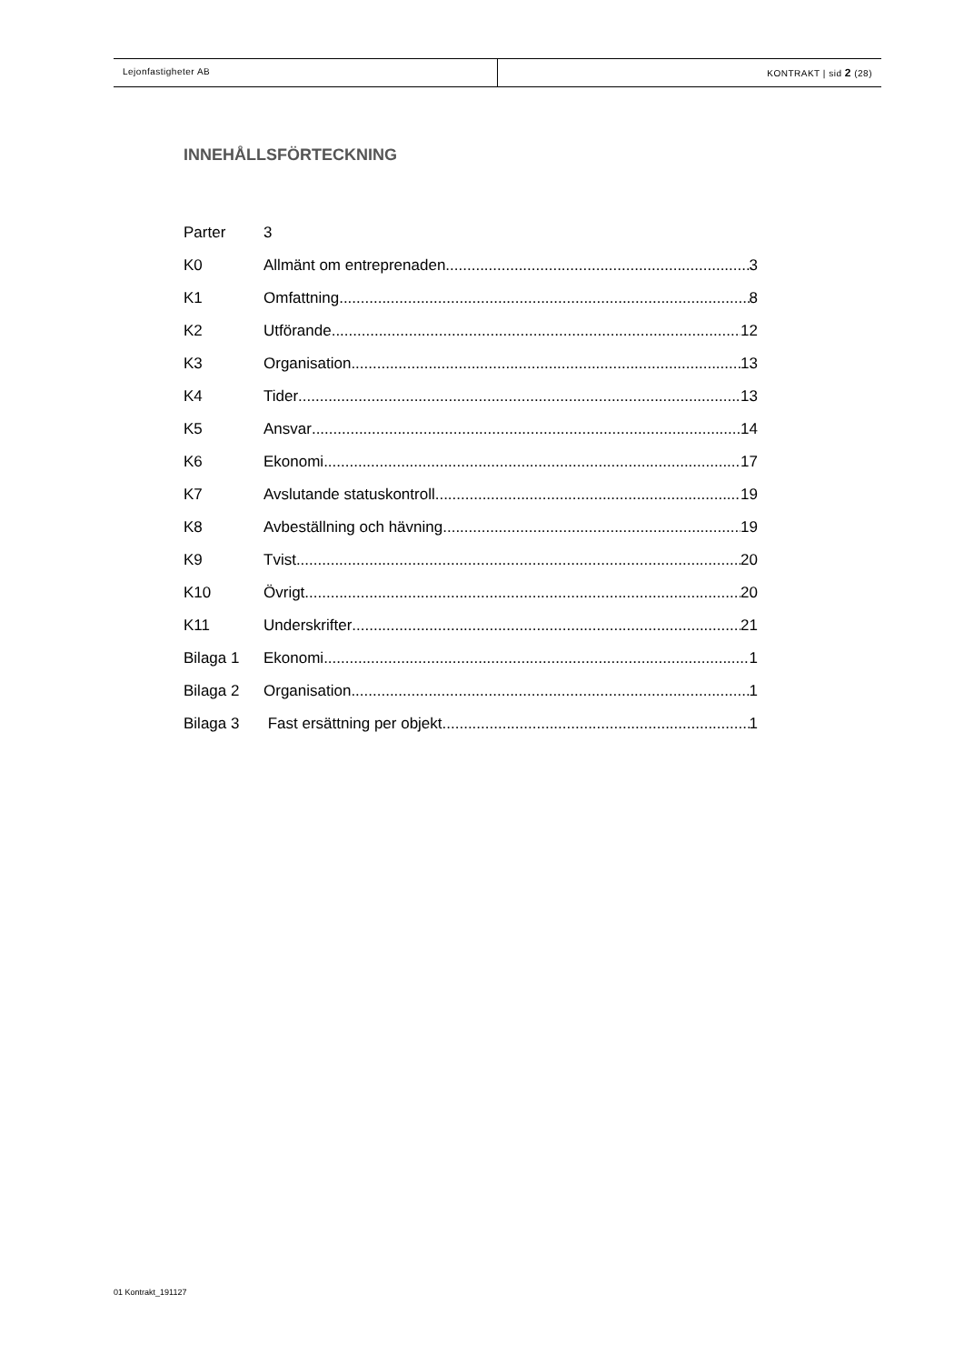Lejonfastigheter AB KONTRAKT | sid 2 (28)
INNEHÅLLSFÖRTECKNING
Parter 3
K0 Allmänt om entreprenaden 3
K1 Omfattning 8
K2 Utförande 12
K3 Organisation 13
K4 Tider 13
K5 Ansvar 14
K6 Ekonomi 17
K7 Avslutande statuskontroll 19
K8 Avbeställning och hävning 19
K9 Tvist 20
K10 Övrigt 20
K11 Underskrifter 21
Bilaga 1 Ekonomi 1
Bilaga 2 Organisation 1
Bilaga 3 Fast ersättning per objekt 1
01 Kontrakt_191127